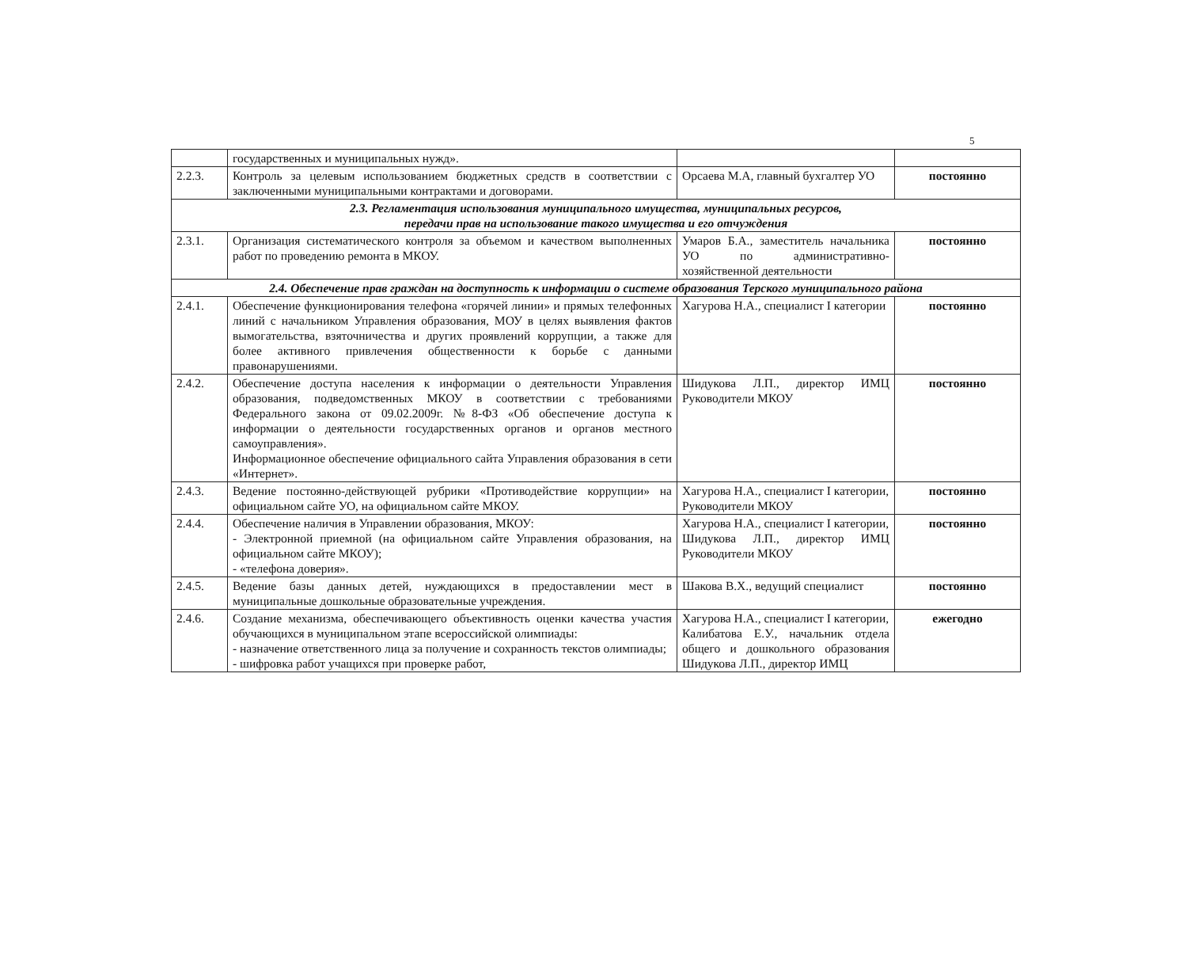5
| | государственных и муниципальных нужд». | | |
| 2.2.3. | Контроль за целевым использованием бюджетных средств в соответствии с заключенными муниципальными контрактами и договорами. | Орсаева М.А, главный бухгалтер УО | постоянно |
| 2.3. Регламентация использования муниципального имущества, муниципальных ресурсов, передачи прав на использование такого имущества и его отчуждения | | | |
| 2.3.1. | Организация систематического контроля за объемом и качеством выполненных работ по проведению ремонта в МКОУ. | Умаров Б.А., заместитель начальника УО по административно-хозяйственной деятельности | постоянно |
| 2.4. Обеспечение прав граждан на доступность к информации о системе образования Терского муниципального района | | | |
| 2.4.1. | Обеспечение функционирования телефона «горячей линии» и прямых телефонных линий с начальником Управления образования, МОУ в целях выявления фактов вымогательства, взяточничества и других проявлений коррупции, а также для более активного привлечения общественности к борьбе с данными правонарушениями. | Хагурова Н.А., специалист I категории | постоянно |
| 2.4.2. | Обеспечение доступа населения к информации о деятельности Управления образования, подведомственных МКОУ в соответствии с требованиями Федерального закона от 09.02.2009г. №8-ФЗ «Об обеспечение доступа к информации о деятельности государственных органов и органов местного самоуправления». Информационное обеспечение официального сайта Управления образования в сети «Интернет». | Шидукова Л.П., директор ИМЦ Руководители МКОУ | постоянно |
| 2.4.3. | Ведение постоянно-действующей рубрики «Противодействие коррупции» на официальном сайте УО, на официальном сайте МКОУ. | Хагурова Н.А., специалист I категории, Руководители МКОУ | постоянно |
| 2.4.4. | Обеспечение наличия в Управлении образования, МКОУ: - Электронной приемной (на официальном сайте Управления образования, на официальном сайте МКОУ); - «телефона доверия». | Хагурова Н.А., специалист I категории, Шидукова Л.П., директор ИМЦ Руководители МКОУ | постоянно |
| 2.4.5. | Ведение базы данных детей, нуждающихся в предоставлении мест в муниципальные дошкольные образовательные учреждения. | Шакова В.Х., ведущий специалист | постоянно |
| 2.4.6. | Создание механизма, обеспечивающего объективность оценки качества участия обучающихся в муниципальном этапе всероссийской олимпиады: - назначение ответственного лица за получение и сохранность текстов олимпиады; - шифровка работ учащихся при проверке работ, | Хагурова Н.А., специалист I категории, Калибатова Е.У., начальник отдела общего и дошкольного образования Шидукова Л.П., директор ИМЦ | ежегодно |